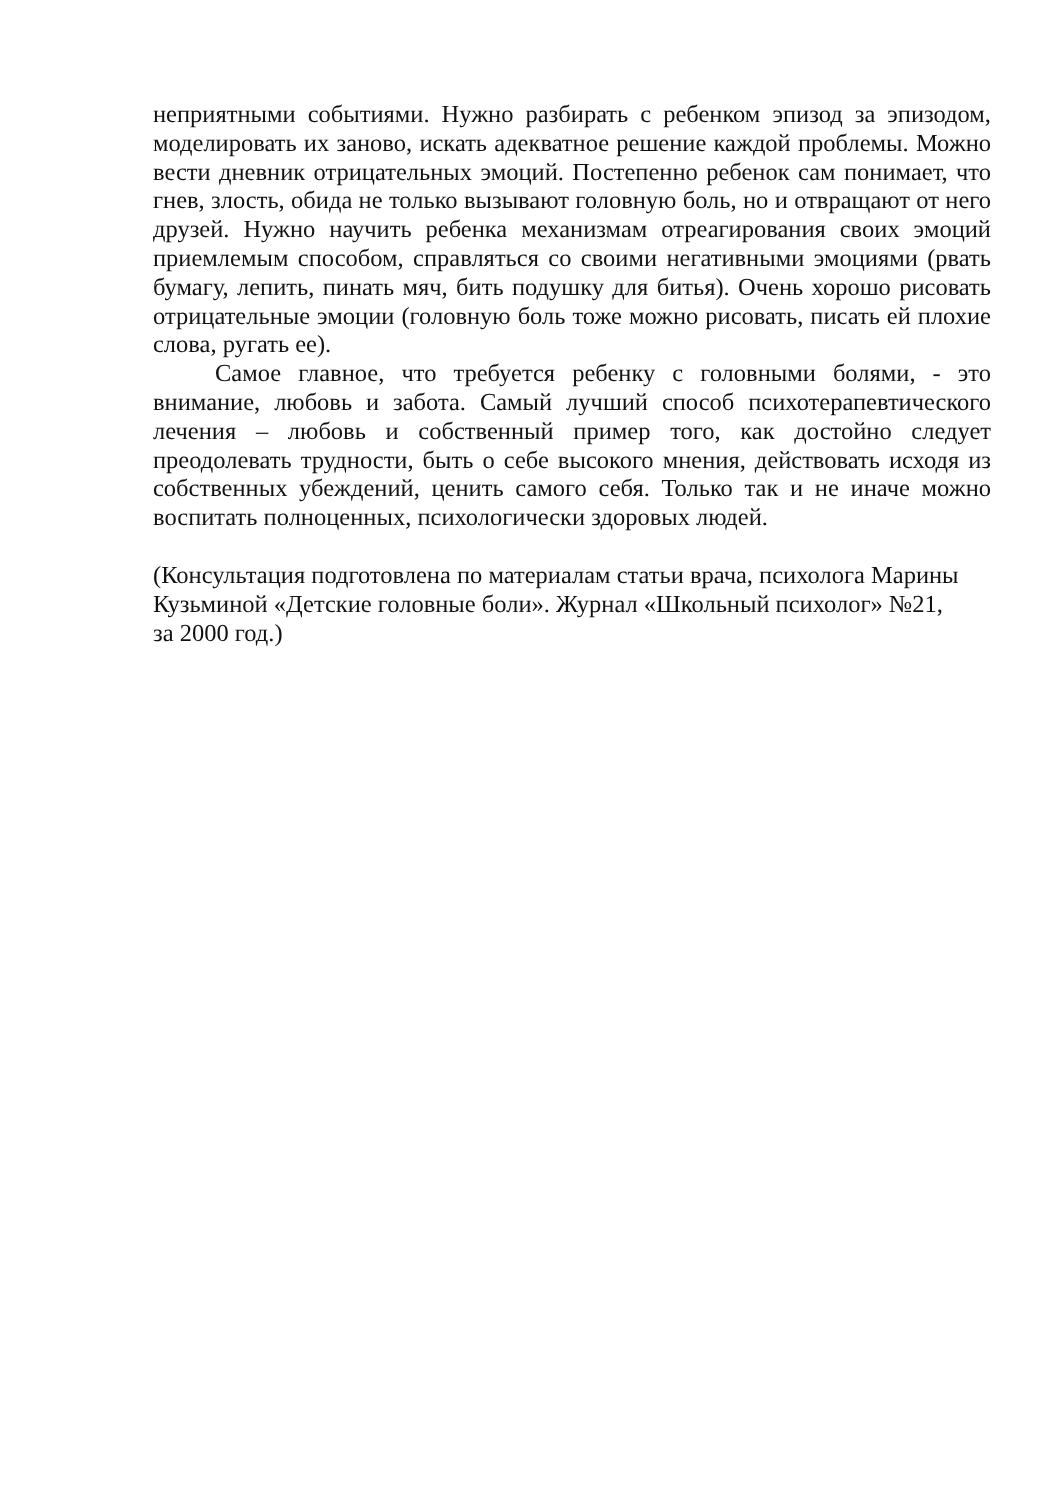неприятными событиями. Нужно разбирать с ребенком эпизод за эпизодом, моделировать их заново, искать адекватное решение каждой проблемы. Можно вести дневник отрицательных эмоций. Постепенно ребенок сам понимает, что гнев, злость, обида не только вызывают головную боль, но и отвращают от него друзей. Нужно научить ребенка механизмам отреагирования своих эмоций приемлемым способом, справляться со своими негативными эмоциями (рвать бумагу, лепить, пинать мяч, бить подушку для битья). Очень хорошо рисовать отрицательные эмоции (головную боль тоже можно рисовать, писать ей плохие слова, ругать ее).
Самое главное, что требуется ребенку с головными болями, - это внимание, любовь и забота. Самый лучший способ психотерапевтического лечения – любовь и собственный пример того, как достойно следует преодолевать трудности, быть о себе высокого мнения, действовать исходя из собственных убеждений, ценить самого себя. Только так и не иначе можно воспитать полноценных, психологически здоровых людей.
(Консультация подготовлена по материалам статьи врача, психолога Марины Кузьминой «Детские головные боли». Журнал «Школьный психолог» №21,
за 2000 год.)